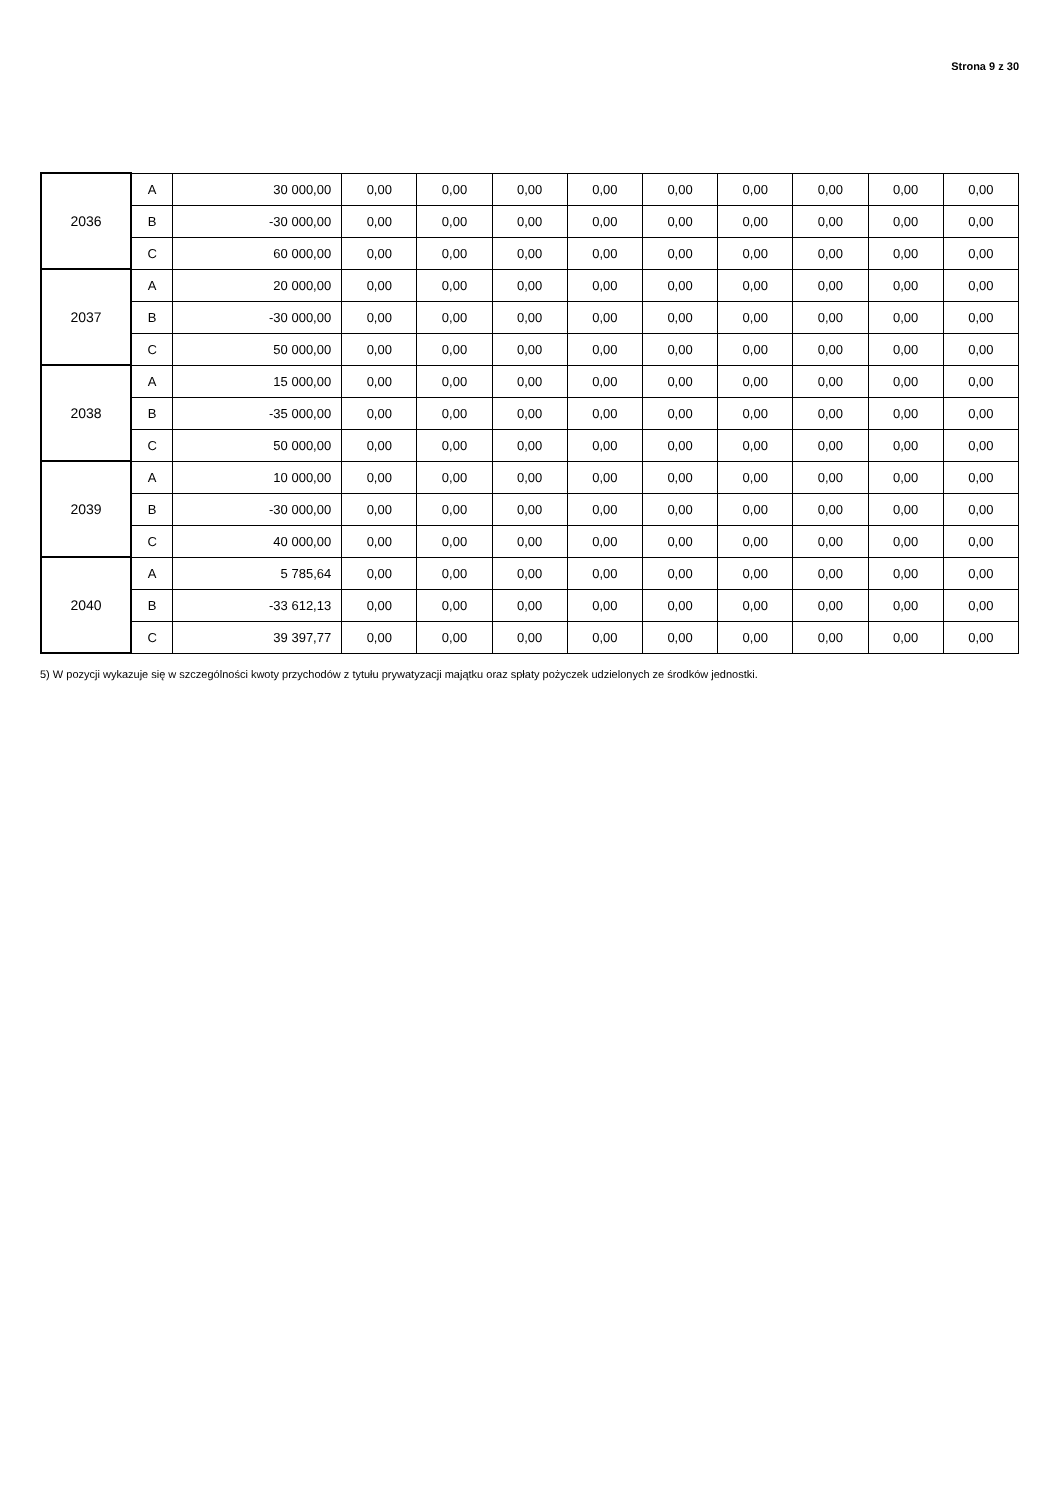Strona 9 z 30
| 2036 | A | 30 000,00 | 0,00 | 0,00 | 0,00 | 0,00 | 0,00 | 0,00 | 0,00 | 0,00 | 0,00 |
| | B | -30 000,00 | 0,00 | 0,00 | 0,00 | 0,00 | 0,00 | 0,00 | 0,00 | 0,00 | 0,00 |
| | C | 60 000,00 | 0,00 | 0,00 | 0,00 | 0,00 | 0,00 | 0,00 | 0,00 | 0,00 | 0,00 |
| 2037 | A | 20 000,00 | 0,00 | 0,00 | 0,00 | 0,00 | 0,00 | 0,00 | 0,00 | 0,00 | 0,00 |
| | B | -30 000,00 | 0,00 | 0,00 | 0,00 | 0,00 | 0,00 | 0,00 | 0,00 | 0,00 | 0,00 |
| | C | 50 000,00 | 0,00 | 0,00 | 0,00 | 0,00 | 0,00 | 0,00 | 0,00 | 0,00 | 0,00 |
| 2038 | A | 15 000,00 | 0,00 | 0,00 | 0,00 | 0,00 | 0,00 | 0,00 | 0,00 | 0,00 | 0,00 |
| | B | -35 000,00 | 0,00 | 0,00 | 0,00 | 0,00 | 0,00 | 0,00 | 0,00 | 0,00 | 0,00 |
| | C | 50 000,00 | 0,00 | 0,00 | 0,00 | 0,00 | 0,00 | 0,00 | 0,00 | 0,00 | 0,00 |
| 2039 | A | 10 000,00 | 0,00 | 0,00 | 0,00 | 0,00 | 0,00 | 0,00 | 0,00 | 0,00 | 0,00 |
| | B | -30 000,00 | 0,00 | 0,00 | 0,00 | 0,00 | 0,00 | 0,00 | 0,00 | 0,00 | 0,00 |
| | C | 40 000,00 | 0,00 | 0,00 | 0,00 | 0,00 | 0,00 | 0,00 | 0,00 | 0,00 | 0,00 |
| 2040 | A | 5 785,64 | 0,00 | 0,00 | 0,00 | 0,00 | 0,00 | 0,00 | 0,00 | 0,00 | 0,00 |
| | B | -33 612,13 | 0,00 | 0,00 | 0,00 | 0,00 | 0,00 | 0,00 | 0,00 | 0,00 | 0,00 |
| | C | 39 397,77 | 0,00 | 0,00 | 0,00 | 0,00 | 0,00 | 0,00 | 0,00 | 0,00 | 0,00 |
5) W pozycji wykazuje się w szczególności kwoty przychodów z tytułu prywatyzacji majątku oraz spłaty pożyczek udzielonych ze środków jednostki.